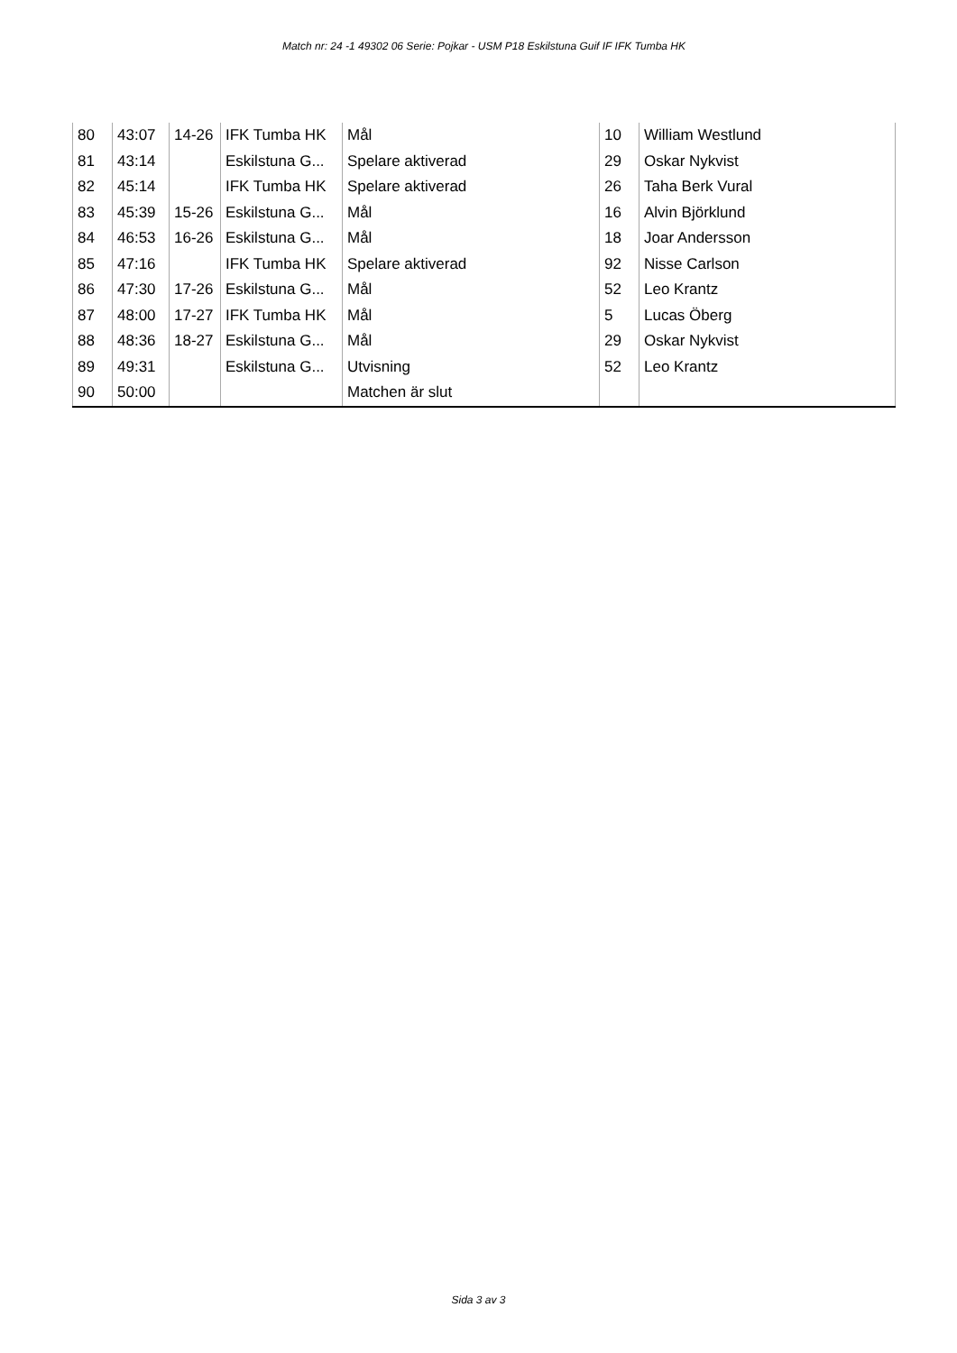Match nr: 24 -1 49302 06 Serie: Pojkar - USM P18 Eskilstuna Guif IF IFK Tumba HK
| 80 | 43:07 | 14-26 | IFK Tumba HK | Mål | 10 | William Westlund |
| 81 | 43:14 | | Eskilstuna G... | Spelare aktiverad | 29 | Oskar Nykvist |
| 82 | 45:14 | | IFK Tumba HK | Spelare aktiverad | 26 | Taha Berk Vural |
| 83 | 45:39 | 15-26 | Eskilstuna G... | Mål | 16 | Alvin Björklund |
| 84 | 46:53 | 16-26 | Eskilstuna G... | Mål | 18 | Joar Andersson |
| 85 | 47:16 | | IFK Tumba HK | Spelare aktiverad | 92 | Nisse Carlson |
| 86 | 47:30 | 17-26 | Eskilstuna G... | Mål | 52 | Leo Krantz |
| 87 | 48:00 | 17-27 | IFK Tumba HK | Mål | 5 | Lucas Öberg |
| 88 | 48:36 | 18-27 | Eskilstuna G... | Mål | 29 | Oskar Nykvist |
| 89 | 49:31 | | Eskilstuna G... | Utvisning | 52 | Leo Krantz |
| 90 | 50:00 | | | Matchen är slut | | |
Sida 3 av 3